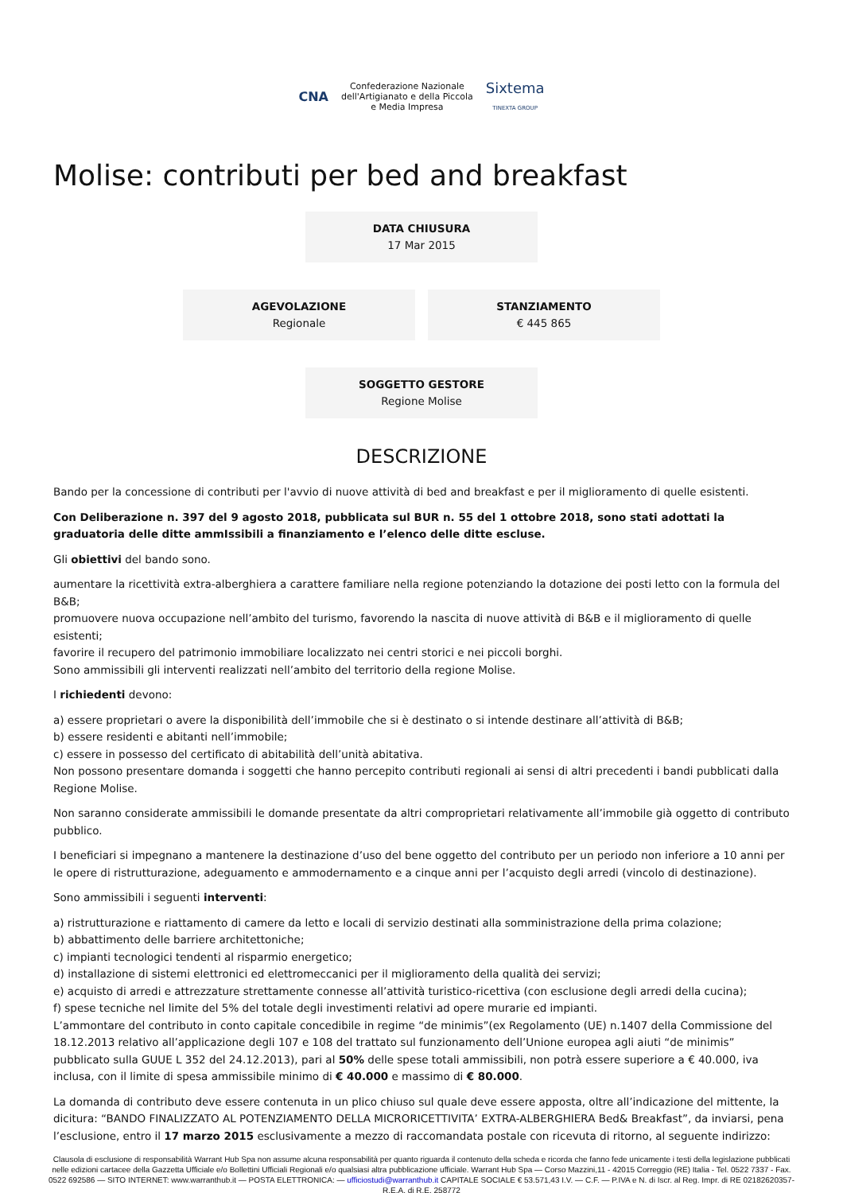CNA Confederazione Nazionale
dell'Artigianato e della Piccola
e Media Impresa Sixtema
TINEXTA GROUP
Molise: contributi per bed and breakfast
DATA CHIUSURA
17 Mar 2015
AGEVOLAZIONE
Regionale
STANZIAMENTO
€ 445 865
SOGGETTO GESTORE
Regione Molise
DESCRIZIONE
Bando per la concessione di contributi per l'avvio di nuove attività di bed and breakfast e per il miglioramento di quelle esistenti.
Con Deliberazione n. 397 del 9 agosto 2018, pubblicata sul BUR n. 55 del 1 ottobre 2018, sono stati adottati la graduatoria delle ditte ammIssibili a finanziamento e l’elenco delle ditte escluse.
Gli obiettivi del bando sono.
aumentare la ricettività extra-alberghiera a carattere familiare nella regione potenziando la dotazione dei posti letto con la formula del B&B;
promuovere nuova occupazione nell’ambito del turismo, favorendo la nascita di nuove attività di B&B e il miglioramento di quelle esistenti;
favorire il recupero del patrimonio immobiliare localizzato nei centri storici e nei piccoli borghi.
Sono ammissibili gli interventi realizzati nell’ambito del territorio della regione Molise.
I richiedenti devono:
a) essere proprietari o avere la disponibilità dell’immobile che si è destinato o si intende destinare all’attività di B&B;
b) essere residenti e abitanti nell’immobile;
c) essere in possesso del certificato di abitabilità dell’unità abitativa.
Non possono presentare domanda i soggetti che hanno percepito contributi regionali ai sensi di altri precedenti i bandi pubblicati dalla Regione Molise.
Non saranno considerate ammissibili le domande presentate da altri comproprietari relativamente all’immobile già oggetto di contributo pubblico.
I beneficiari si impegnano a mantenere la destinazione d’uso del bene oggetto del contributo per un periodo non inferiore a 10 anni per le opere di ristrutturazione, adeguamento e ammodernamento e a cinque anni per l’acquisto degli arredi (vincolo di destinazione).
Sono ammissibili i seguenti interventi:
a) ristrutturazione e riattamento di camere da letto e locali di servizio destinati alla somministrazione della prima colazione;
b) abbattimento delle barriere architettoniche;
c) impianti tecnologici tendenti al risparmio energetico;
d) installazione di sistemi elettronici ed elettromeccanici per il miglioramento della qualità dei servizi;
e) acquisto di arredi e attrezzature strettamente connesse all’attività turistico-ricettiva (con esclusione degli arredi della cucina);
f) spese tecniche nel limite del 5% del totale degli investimenti relativi ad opere murarie ed impianti.
L’ammontare del contributo in conto capitale concedibile in regime “de minimis”(ex Regolamento (UE) n.1407 della Commissione del 18.12.2013 relativo all’applicazione degli 107 e 108 del trattato sul funzionamento dell’Unione europea agli aiuti “de minimis” pubblicato sulla GUUE L 352 del 24.12.2013), pari al 50% delle spese totali ammissibili, non potrà essere superiore a € 40.000, iva inclusa, con il limite di spesa ammissibile minimo di € 40.000 e massimo di € 80.000.
La domanda di contributo deve essere contenuta in un plico chiuso sul quale deve essere apposta, oltre all’indicazione del mittente, la dicitura: “BANDO FINALIZZATO AL POTENZIAMENTO DELLA MICRORICETTIVITA’ EXTRA-ALBERGHIERA Bed& Breakfast”, da inviarsi, pena l’esclusione, entro il 17 marzo 2015 esclusivamente a mezzo di raccomandata postale con ricevuta di ritorno, al seguente indirizzo:
Clausola di esclusione di responsabilità Warrant Hub Spa non assume alcuna responsabilità per quanto riguarda il contenuto della scheda e ricorda che fanno fede unicamente i testi della legislazione pubblicati nelle edizioni cartacee della Gazzetta Ufficiale e/o Bollettini Ufficiali Regionali e/o qualsiasi altra pubblicazione ufficiale. Warrant Hub Spa — Corso Mazzini,11 - 42015 Correggio (RE) Italia - Tel. 0522 7337 - Fax. 0522 692586 — SITO INTERNET: www.warranthub.it — POSTA ELETTRONICA: — ufficiostudi@warranthub.it CAPITALE SOCIALE € 53.571,43 I.V. — C.F. — P.IVA e N. di Iscr. al Reg. Impr. di RE 02182620357-R.E.A. di R.E. 258772